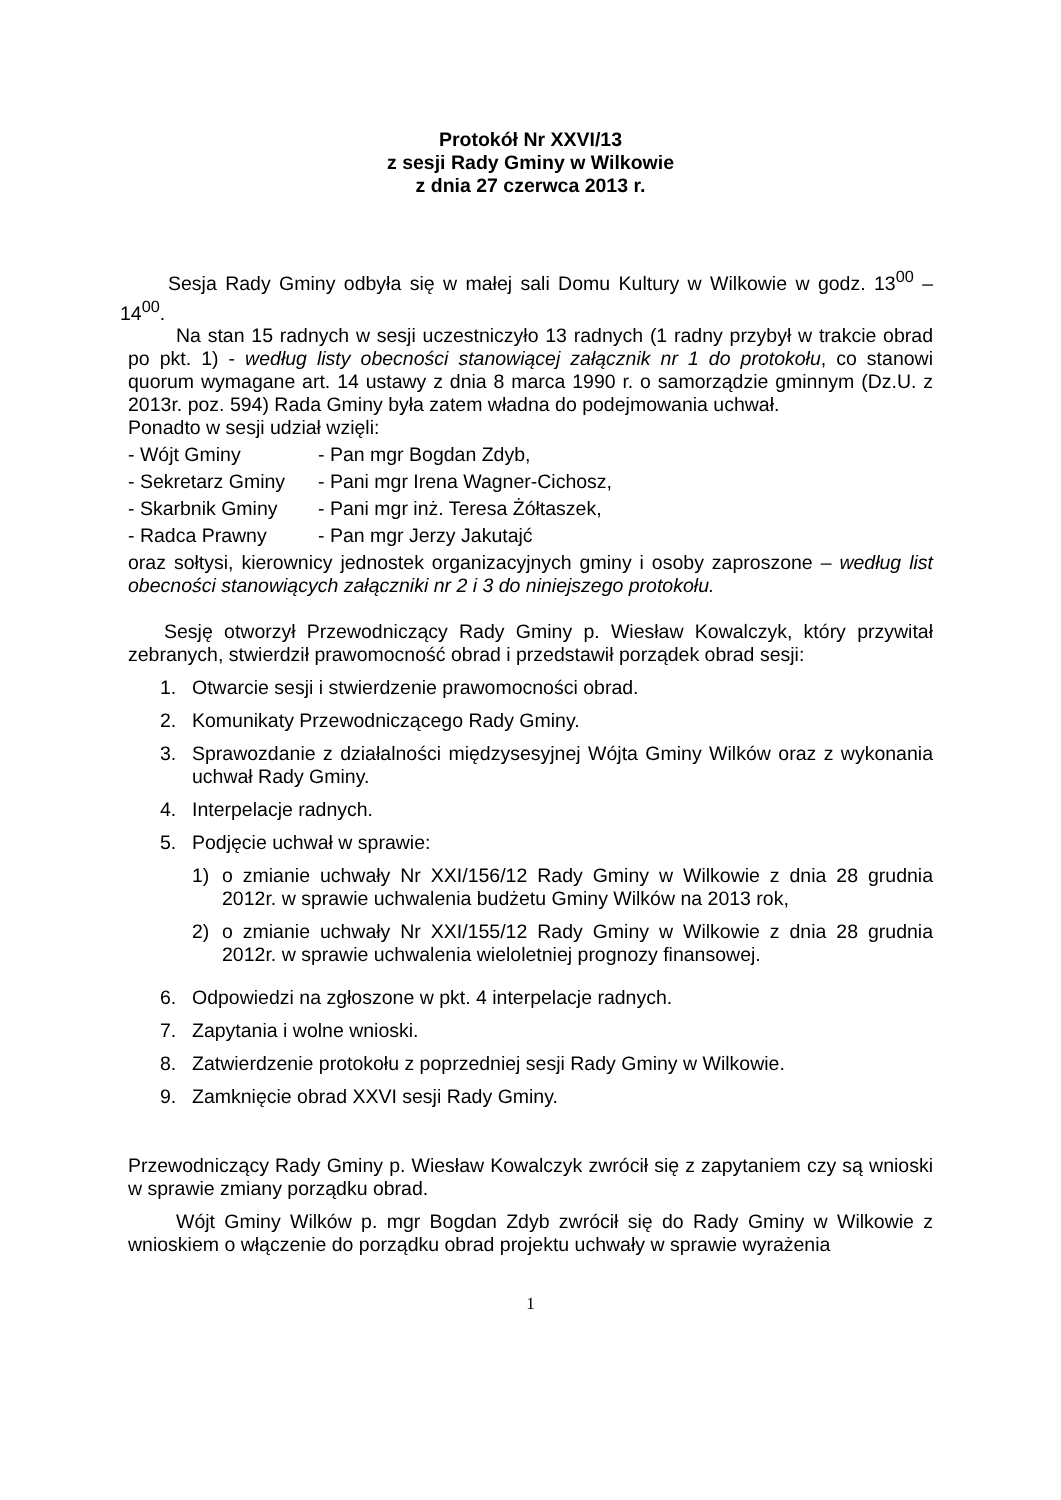Protokół Nr XXVI/13
z sesji Rady Gminy w Wilkowie
z dnia 27 czerwca 2013 r.
Sesja Rady Gminy odbyła się w małej sali Domu Kultury w Wilkowie w godz. 13<sup>00</sup> – 14<sup>00</sup>.
Na stan 15 radnych w sesji uczestniczyło 13 radnych (1 radny przybył w trakcie obrad po pkt. 1) - według listy obecności stanowiącej załącznik nr 1 do protokołu, co stanowi quorum wymagane art. 14 ustawy z dnia 8 marca 1990 r. o samorządzie gminnym (Dz.U. z 2013r. poz. 594) Rada Gminy była zatem władna do podejmowania uchwał.
Ponadto w sesji udział wzięli:
- Wójt Gminy - Pan mgr Bogdan Zdyb,
- Sekretarz Gminy - Pani mgr Irena Wagner-Cichosz,
- Skarbnik Gminy - Pani mgr inż. Teresa Żółtaszek,
- Radca Prawny - Pan mgr Jerzy Jakutajć
oraz sołtysi, kierownicy jednostek organizacyjnych gminy i osoby zaproszone – według list obecności stanowiących załączniki nr 2 i 3 do niniejszego protokołu.
Sesję otworzył Przewodniczący Rady Gminy p. Wiesław Kowalczyk, który przywitał zebranych, stwierdził prawomocność obrad i przedstawił porządek obrad sesji:
1. Otwarcie sesji i stwierdzenie prawomocności obrad.
2. Komunikaty Przewodniczącego Rady Gminy.
3. Sprawozdanie z działalności międzysesyjnej Wójta Gminy Wilków oraz z wykonania uchwał Rady Gminy.
4. Interpelacje radnych.
5. Podjęcie uchwał w sprawie:
1) o zmianie uchwały Nr XXI/156/12 Rady Gminy w Wilkowie z dnia 28 grudnia 2012r. w sprawie uchwalenia budżetu Gminy Wilków na 2013 rok,
2) o zmianie uchwały Nr XXI/155/12 Rady Gminy w Wilkowie z dnia 28 grudnia 2012r. w sprawie uchwalenia wieloletniej prognozy finansowej.
6. Odpowiedzi na zgłoszone w pkt. 4 interpelacje radnych.
7. Zapytania i wolne wnioski.
8. Zatwierdzenie protokołu z poprzedniej sesji Rady Gminy w Wilkowie.
9. Zamknięcie obrad XXVI sesji Rady Gminy.
Przewodniczący Rady Gminy p. Wiesław Kowalczyk zwrócił się z zapytaniem czy są wnioski w sprawie zmiany porządku obrad.
Wójt Gminy Wilków p. mgr Bogdan Zdyb zwrócił się do Rady Gminy w Wilkowie z wnioskiem o włączenie do porządku obrad projektu uchwały w sprawie wyrażenia
1